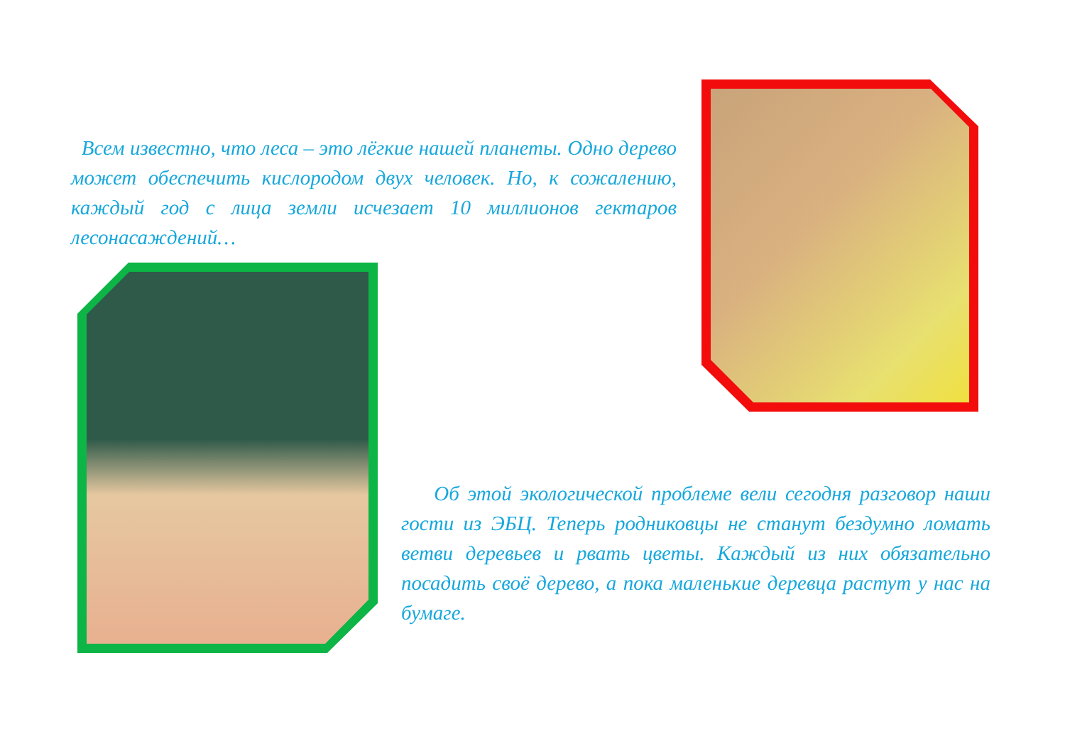Всем известно, что леса – это лёгкие нашей планеты. Одно дерево может обеспечить кислородом двух человек. Но, к сожалению, каждый год с лица земли исчезает 10 миллионов гектаров лесонасаждений…
Об этой экологической проблеме вели сегодня разговор наши гости из ЭБЦ. Теперь родниковцы не станут бездумно ломать ветви деревьев и рвать цветы. Каждый из них обязательно посадить своё дерево, а пока маленькие деревца растут у нас на бумаге.